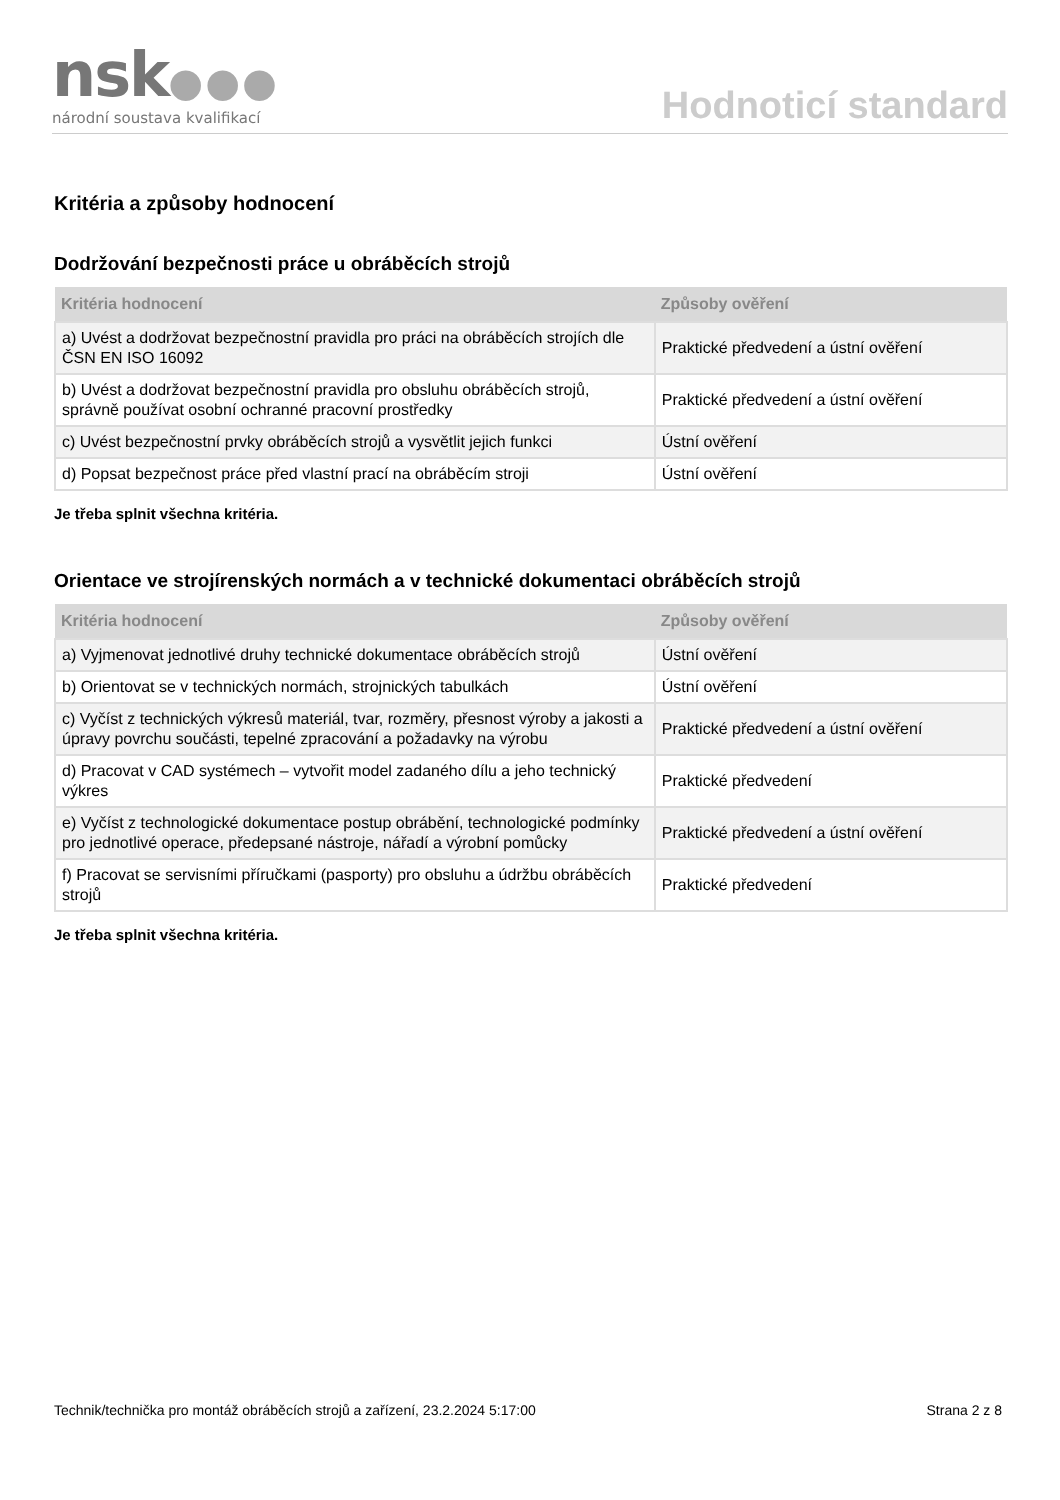nsk●●●
národní soustava kvalifikací
Hodnoticí standard
Kritéria a způsoby hodnocení
Dodržování bezpečnosti práce u obráběcích strojů
| Kritéria hodnocení | Způsoby ověření |
| --- | --- |
| a) Uvést a dodržovat bezpečnostní pravidla pro práci na obráběcích strojích dle ČSN EN ISO 16092 | Praktické předvedení a ústní ověření |
| b) Uvést a dodržovat bezpečnostní pravidla pro obsluhu obráběcích strojů, správně používat osobní ochranné pracovní prostředky | Praktické předvedení a ústní ověření |
| c) Uvést bezpečnostní prvky obráběcích strojů a vysvětlit jejich funkci | Ústní ověření |
| d) Popsat bezpečnost práce před vlastní prací na obráběcím stroji | Ústní ověření |
Je třeba splnit všechna kritéria.
Orientace ve strojírenských normách a v technické dokumentaci obráběcích strojů
| Kritéria hodnocení | Způsoby ověření |
| --- | --- |
| a) Vyjmenovat jednotlivé druhy technické dokumentace obráběcích strojů | Ústní ověření |
| b) Orientovat se v technických normách, strojnických tabulkách | Ústní ověření |
| c) Vyčíst z technických výkresů materiál, tvar, rozměry, přesnost výroby a jakosti a úpravy povrchu součásti, tepelné zpracování a požadavky na výrobu | Praktické předvedení a ústní ověření |
| d) Pracovat v CAD systémech – vytvořit model zadaného dílu a jeho technický výkres | Praktické předvedení |
| e) Vyčíst z technologické dokumentace postup obrábění, technologické podmínky pro jednotlivé operace, předepsané nástroje, nářadí a výrobní pomůcky | Praktické předvedení a ústní ověření |
| f) Pracovat se servisními příručkami (pasporty) pro obsluhu a údržbu obráběcích strojů | Praktické předvedení |
Je třeba splnit všechna kritéria.
Technik/technička pro montáž obráběcích strojů a zařízení, 23.2.2024 5:17:00 Strana 2 z 8